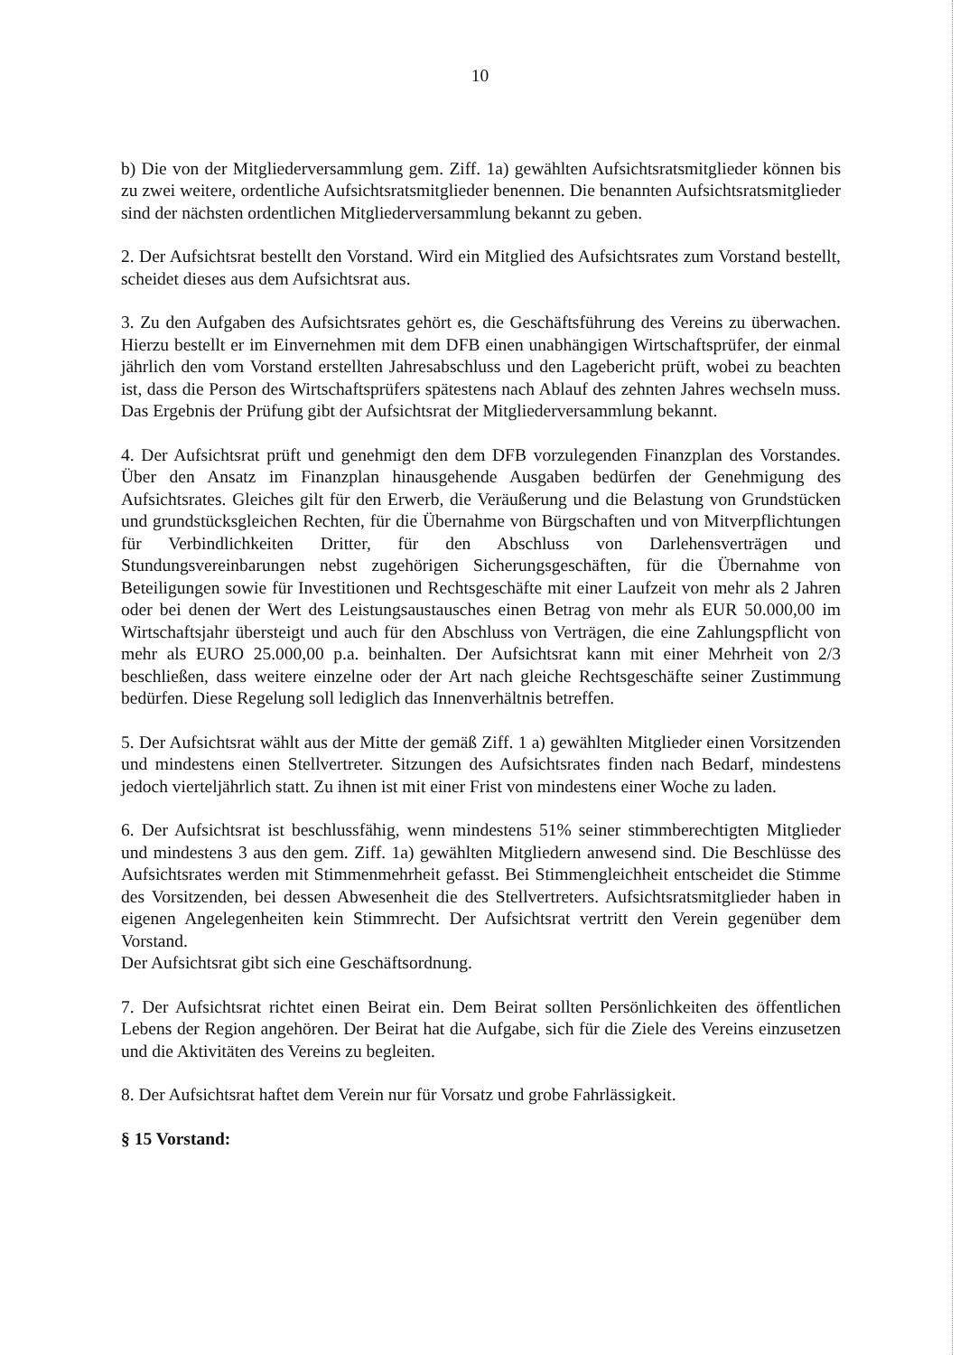10
b) Die von der Mitgliederversammlung gem. Ziff. 1a) gewählten Aufsichtsratsmitglieder können bis zu zwei weitere, ordentliche Aufsichtsratsmitglieder benennen. Die benannten Aufsichtsratsmitglieder sind der nächsten ordentlichen Mitgliederversammlung bekannt zu geben.
2. Der Aufsichtsrat bestellt den Vorstand. Wird ein Mitglied des Aufsichtsrates zum Vorstand bestellt, scheidet dieses aus dem Aufsichtsrat aus.
3. Zu den Aufgaben des Aufsichtsrates gehört es, die Geschäftsführung des Vereins zu überwachen. Hierzu bestellt er im Einvernehmen mit dem DFB einen unabhängigen Wirtschaftsprüfer, der einmal jährlich den vom Vorstand erstellten Jahresabschluss und den Lagebericht prüft, wobei zu beachten ist, dass die Person des Wirtschaftsprüfers spätestens nach Ablauf des zehnten Jahres wechseln muss. Das Ergebnis der Prüfung gibt der Aufsichtsrat der Mitgliederversammlung bekannt.
4. Der Aufsichtsrat prüft und genehmigt den dem DFB vorzulegenden Finanzplan des Vorstandes. Über den Ansatz im Finanzplan hinausgehende Ausgaben bedürfen der Genehmigung des Aufsichtsrates. Gleiches gilt für den Erwerb, die Veräußerung und die Belastung von Grundstücken und grundstücksgleichen Rechten, für die Übernahme von Bürgschaften und von Mitverpflichtungen für Verbindlichkeiten Dritter, für den Abschluss von Darlehensverträgen und Stundungsvereinbarungen nebst zugehörigen Sicherungsgeschäften, für die Übernahme von Beteiligungen sowie für Investitionen und Rechtsgeschäfte mit einer Laufzeit von mehr als 2 Jahren oder bei denen der Wert des Leistungsaustausches einen Betrag von mehr als EUR 50.000,00 im Wirtschaftsjahr übersteigt und auch für den Abschluss von Verträgen, die eine Zahlungspflicht von mehr als EURO 25.000,00 p.a. beinhalten. Der Aufsichtsrat kann mit einer Mehrheit von 2/3 beschließen, dass weitere einzelne oder der Art nach gleiche Rechtsgeschäfte seiner Zustimmung bedürfen. Diese Regelung soll lediglich das Innenverhältnis betreffen.
5. Der Aufsichtsrat wählt aus der Mitte der gemäß Ziff. 1 a) gewählten Mitglieder einen Vorsitzenden und mindestens einen Stellvertreter. Sitzungen des Aufsichtsrates finden nach Bedarf, mindestens jedoch vierteljährlich statt. Zu ihnen ist mit einer Frist von mindestens einer Woche zu laden.
6. Der Aufsichtsrat ist beschlussfähig, wenn mindestens 51% seiner stimmberechtigten Mitglieder und mindestens 3 aus den gem. Ziff. 1a) gewählten Mitgliedern anwesend sind. Die Beschlüsse des Aufsichtsrates werden mit Stimmenmehrheit gefasst. Bei Stimmengleichheit entscheidet die Stimme des Vorsitzenden, bei dessen Abwesenheit die des Stellvertreters. Aufsichtsratsmitglieder haben in eigenen Angelegenheiten kein Stimmrecht. Der Aufsichtsrat vertritt den Verein gegenüber dem Vorstand.
Der Aufsichtsrat gibt sich eine Geschäftsordnung.
7. Der Aufsichtsrat richtet einen Beirat ein. Dem Beirat sollten Persönlichkeiten des öffentlichen Lebens der Region angehören. Der Beirat hat die Aufgabe, sich für die Ziele des Vereins einzusetzen und die Aktivitäten des Vereins zu begleiten.
8. Der Aufsichtsrat haftet dem Verein nur für Vorsatz und grobe Fahrlässigkeit.
§ 15 Vorstand: